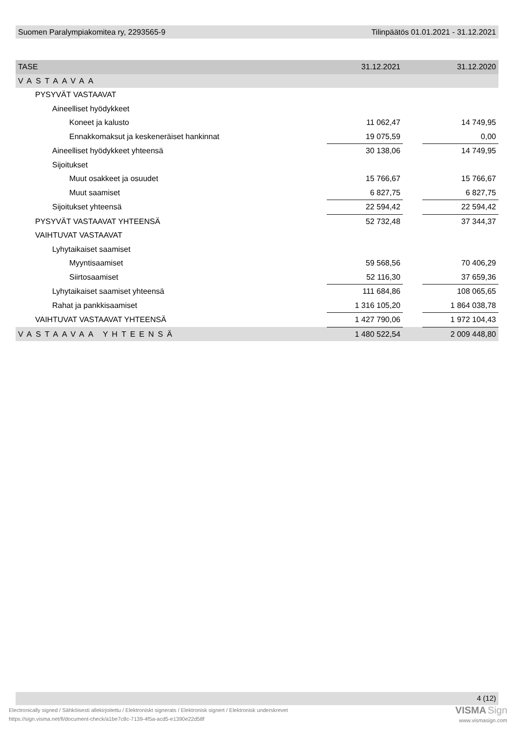Suomen Paralympiakomitea ry, 2293565-9 Tilinpäätös 01.01.2021 - 31.12.2021
| TASE | 31.12.2021 | | 31.12.2020 |
| VASTAAVAA | | | |
| PYSYVÄT VASTAAVAT | | | |
| Aineelliset hyödykkeet | | | |
| Koneet ja kalusto | 11 062,47 | | 14 749,95 |
| Ennakkomaksut ja keskeneräiset hankinnat | 19 075,59 | | 0,00 |
| Aineelliset hyödykkeet yhteensä | 30 138,06 | | 14 749,95 |
| Sijoitukset | | | |
| Muut osakkeet ja osuudet | 15 766,67 | | 15 766,67 |
| Muut saamiset | 6 827,75 | | 6 827,75 |
| Sijoitukset yhteensä | 22 594,42 | | 22 594,42 |
| PYSYVÄT VASTAAVAT YHTEENSÄ | 52 732,48 | | 37 344,37 |
| VAIHTUVAT VASTAAVAT | | | |
| Lyhytaikaiset saamiset | | | |
| Myyntisaamiset | 59 568,56 | | 70 406,29 |
| Siirtosaamiset | 52 116,30 | | 37 659,36 |
| Lyhytaikaiset saamiset yhteensä | 111 684,86 | | 108 065,65 |
| Rahat ja pankkisaamiset | 1 316 105,20 | | 1 864 038,78 |
| VAIHTUVAT VASTAAVAT YHTEENSÄ | 1 427 790,06 | | 1 972 104,43 |
| VASTAAVAA YHTEENSÄ | 1 480 522,54 | | 2 009 448,80 |
4 (12)
Electronically signed / Sähköisesti allekirjoitettu / Elektroniskt signerats / Elektronisk signert / Elektronisk underskrevet
https://sign.visma.net/fi/document-check/a1be7c8c-7139-4f5a-acd5-e1390e22d58f
VISMA Sign
www.vismasign.com